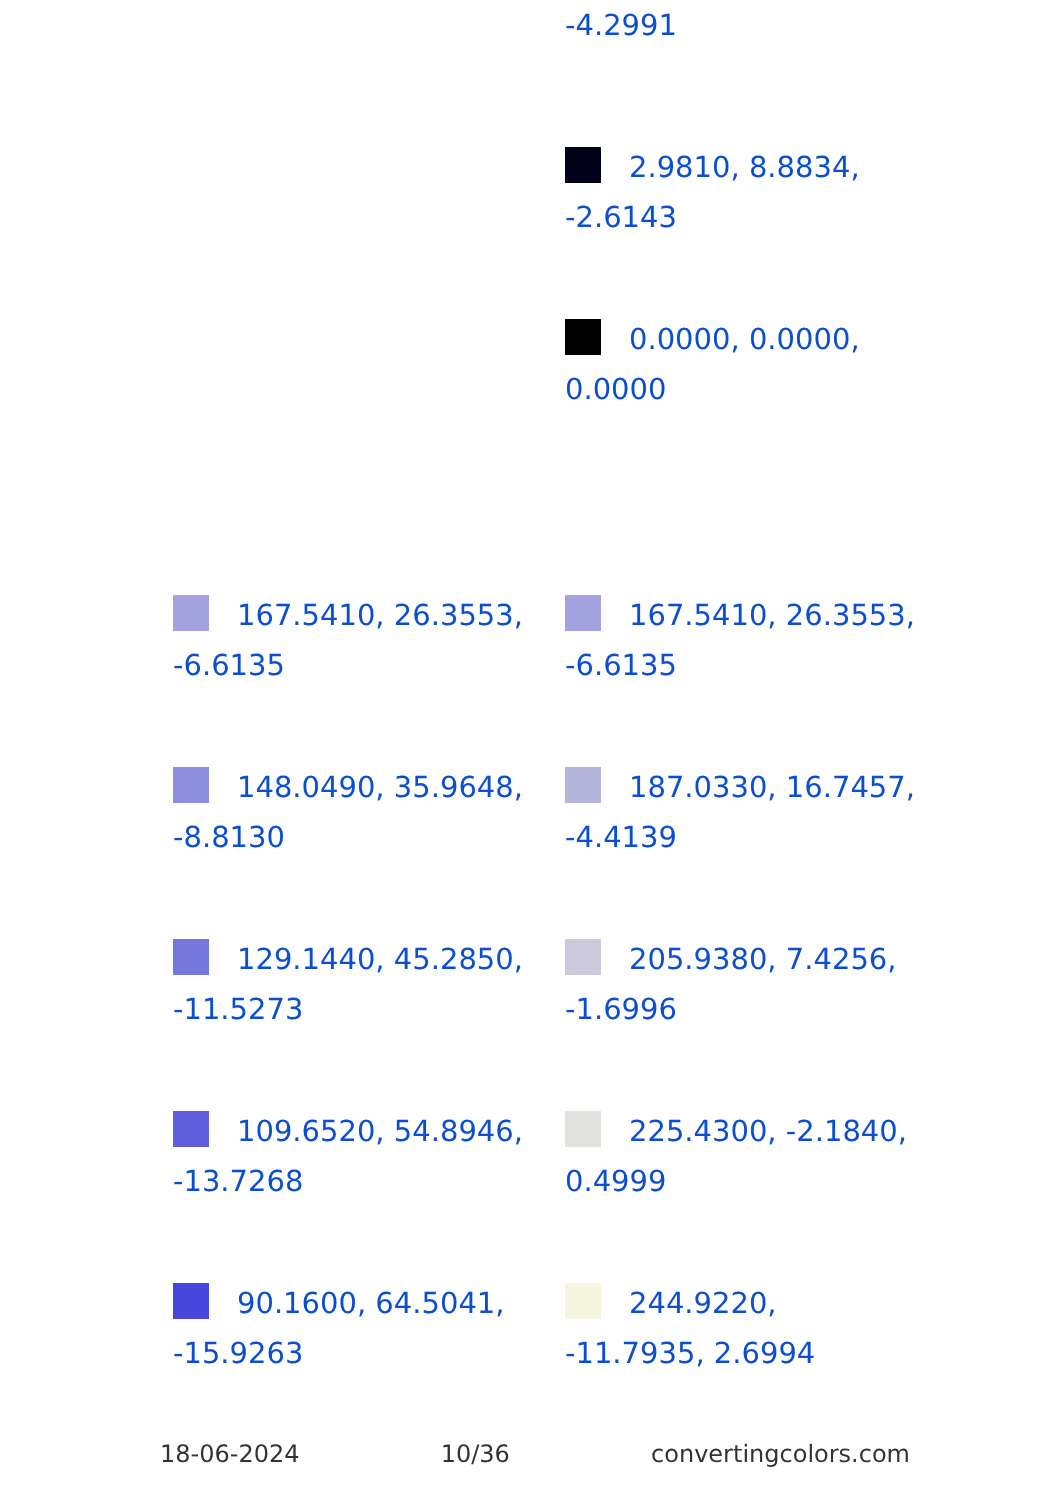-4.2991
2.9810, 8.8834, -2.6143
0.0000, 0.0000, 0.0000
167.5410, 26.3553, -6.6135
148.0490, 35.9648, -8.8130
129.1440, 45.2850, -11.5273
109.6520, 54.8946, -13.7268
90.1600, 64.5041, -15.9263
167.5410, 26.3553, -6.6135
187.0330, 16.7457, -4.4139
205.9380, 7.4256, -1.6996
225.4300, -2.1840, 0.4999
244.9220, -11.7935, 2.6994
18-06-2024 10/36 convertingcolors.com